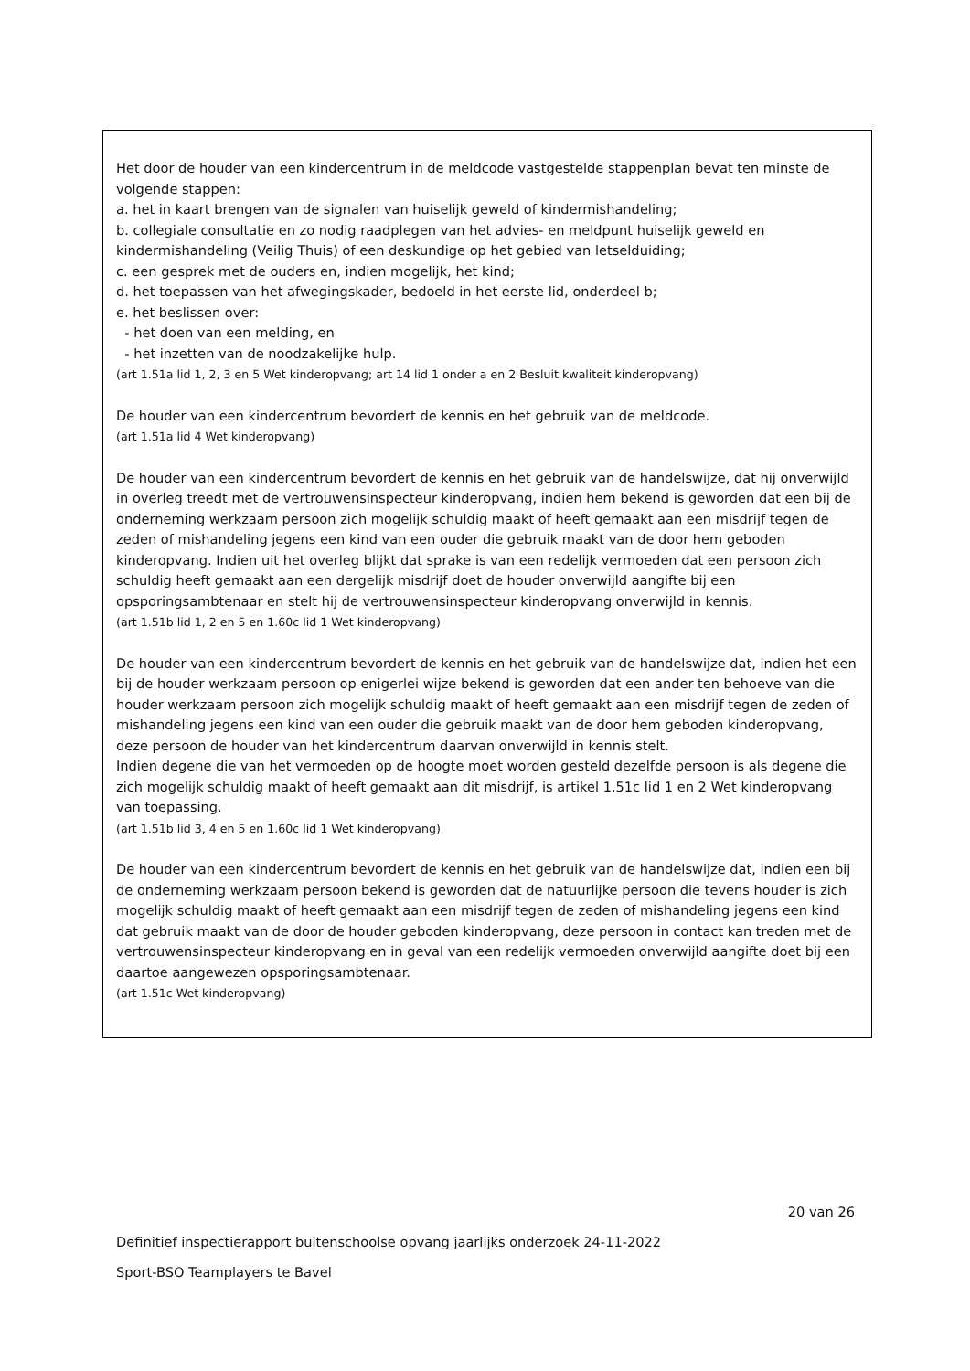Het door de houder van een kindercentrum in de meldcode vastgestelde stappenplan bevat ten minste de volgende stappen:
a. het in kaart brengen van de signalen van huiselijk geweld of kindermishandeling;
b. collegiale consultatie en zo nodig raadplegen van het advies- en meldpunt huiselijk geweld en kindermishandeling (Veilig Thuis) of een deskundige op het gebied van letselduiding;
c. een gesprek met de ouders en, indien mogelijk, het kind;
d. het toepassen van het afwegingskader, bedoeld in het eerste lid, onderdeel b;
e. het beslissen over:
- het doen van een melding, en
- het inzetten van de noodzakelijke hulp.
(art 1.51a lid 1, 2, 3 en 5 Wet kinderopvang; art 14 lid 1 onder a en 2 Besluit kwaliteit kinderopvang)
De houder van een kindercentrum bevordert de kennis en het gebruik van de meldcode.
(art 1.51a lid 4 Wet kinderopvang)
De houder van een kindercentrum bevordert de kennis en het gebruik van de handelswijze, dat hij onverwijld in overleg treedt met de vertrouwensinspecteur kinderopvang, indien hem bekend is geworden dat een bij de onderneming werkzaam persoon zich mogelijk schuldig maakt of heeft gemaakt aan een misdrijf tegen de zeden of mishandeling jegens een kind van een ouder die gebruik maakt van de door hem geboden kinderopvang. Indien uit het overleg blijkt dat sprake is van een redelijk vermoeden dat een persoon zich schuldig heeft gemaakt aan een dergelijk misdrijf doet de houder onverwijld aangifte bij een opsporingsambtenaar en stelt hij de vertrouwensinspecteur kinderopvang onverwijld in kennis.
(art 1.51b lid 1, 2 en 5 en 1.60c lid 1 Wet kinderopvang)
De houder van een kindercentrum bevordert de kennis en het gebruik van de handelswijze dat, indien het een bij de houder werkzaam persoon op enigerlei wijze bekend is geworden dat een ander ten behoeve van die houder werkzaam persoon zich mogelijk schuldig maakt of heeft gemaakt aan een misdrijf tegen de zeden of mishandeling jegens een kind van een ouder die gebruik maakt van de door hem geboden kinderopvang, deze persoon de houder van het kindercentrum daarvan onverwijld in kennis stelt.
Indien degene die van het vermoeden op de hoogte moet worden gesteld dezelfde persoon is als degene die zich mogelijk schuldig maakt of heeft gemaakt aan dit misdrijf, is artikel 1.51c lid 1 en 2 Wet kinderopvang van toepassing.
(art 1.51b lid 3, 4 en 5 en 1.60c lid 1 Wet kinderopvang)
De houder van een kindercentrum bevordert de kennis en het gebruik van de handelswijze dat, indien een bij de onderneming werkzaam persoon bekend is geworden dat de natuurlijke persoon die tevens houder is zich mogelijk schuldig maakt of heeft gemaakt aan een misdrijf tegen de zeden of mishandeling jegens een kind dat gebruik maakt van de door de houder geboden kinderopvang, deze persoon in contact kan treden met de vertrouwensinspecteur kinderopvang en in geval van een redelijk vermoeden onverwijld aangifte doet bij een daartoe aangewezen opsporingsambtenaar.
(art 1.51c Wet kinderopvang)
20 van 26
Definitief inspectierapport buitenschoolse opvang jaarlijks onderzoek 24-11-2022
Sport-BSO Teamplayers te Bavel